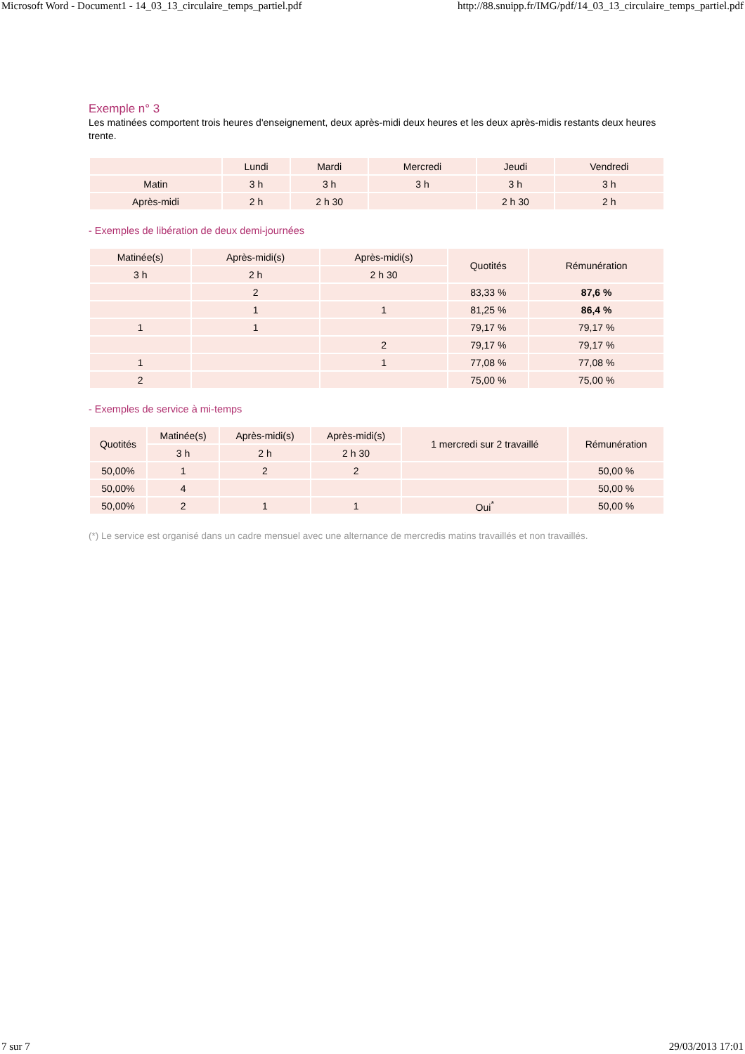Microsoft Word - Document1 - 14_03_13_circulaire_temps_partiel.pdf http://88.snuipp.fr/IMG/pdf/14_03_13_circulaire_temps_partiel.pdf
Exemple n° 3
Les matinées comportent trois heures d'enseignement, deux après-midi deux heures et les deux après-midis restants deux heures trente.
| | Lundi | Mardi | Mercredi | Jeudi | Vendredi |
| --- | --- | --- | --- | --- | --- |
| Matin | 3 h | 3 h | 3 h | 3 h | 3 h |
| Après-midi | 2 h | 2 h 30 | | 2 h 30 | 2 h |
- Exemples de libération de deux demi-journées
| Matinée(s) | Après-midi(s) | Après-midi(s) | Quotités | Rémunération |
| --- | --- | --- | --- | --- |
| 3 h | 2 h | 2 h 30 | | |
| | 2 | | 83,33 % | 87,6 % |
| | 1 | 1 | 81,25 % | 86,4 % |
| 1 | 1 | | 79,17 % | 79,17 % |
| | | 2 | 79,17 % | 79,17 % |
| 1 | | 1 | 77,08 % | 77,08 % |
| 2 | | | 75,00 % | 75,00 % |
- Exemples de service à mi-temps
| Quotités | Matinée(s) | Après-midi(s) | Après-midi(s) | 1 mercredi sur 2 travaillé | Rémunération |
| --- | --- | --- | --- | --- | --- |
| | 3 h | 2 h | 2 h 30 | | |
| 50,00% | 1 | 2 | 2 | | 50,00 % |
| 50,00% | 4 | | | | 50,00 % |
| 50,00% | 2 | 1 | 1 | Oui<sup>*</sup> | 50,00 % |
(*) Le service est organisé dans un cadre mensuel avec une alternance de mercredis matins travaillés et non travaillés.
7 sur 7 29/03/2013 17:01